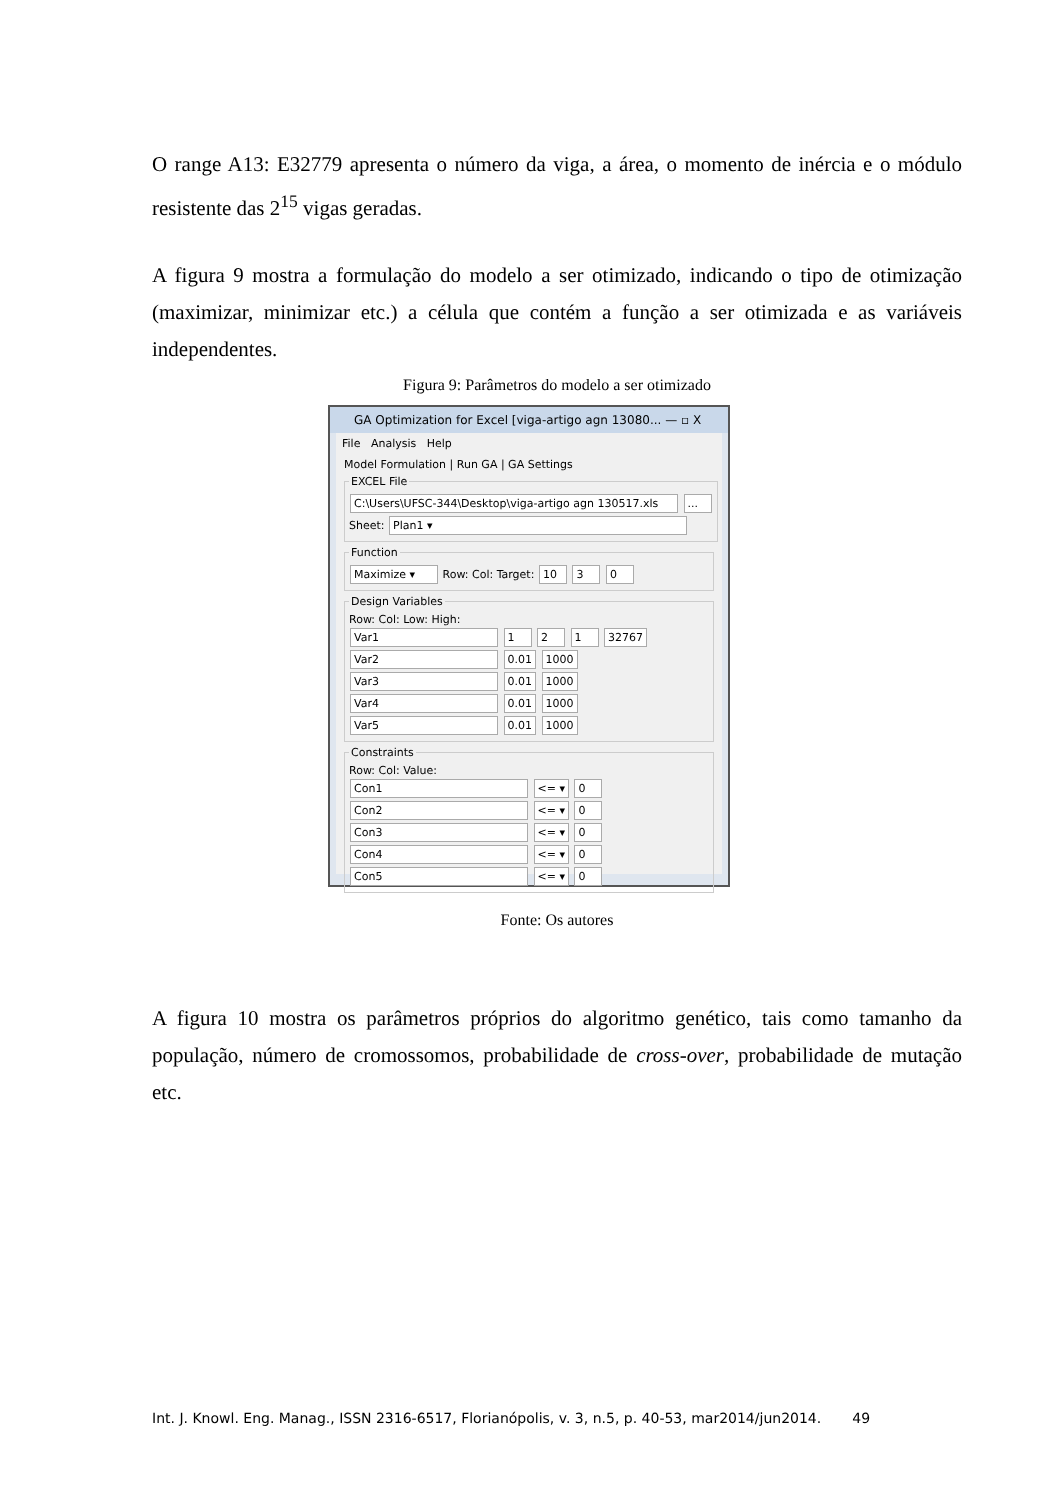O range A13: E32779 apresenta o número da viga, a área, o momento de inércia e o módulo resistente das 2<sup>15</sup> vigas geradas.
A figura 9 mostra a formulação do modelo a ser otimizado, indicando o tipo de otimização (maximizar, minimizar etc.) a célula que contém a função a ser otimizada e as variáveis independentes.
Figura 9: Parâmetros do modelo a ser otimizado
GA Optimization for Excel [viga-artigo agn 13080... — ▫ X
File Analysis Help
Model Formulation | Run GA | GA Settings
EXCEL File
C:\Users\UFSC-344\Desktop\viga-artigo agn 130517.xls ...
Sheet: Plan1 ▾
Function
Maximize ▾ Row: Col: Target: 10 3 0
Design Variables
Row: Col: Low: High:
Var1 1 2 1 32767
Var2 0.01 1000
Var3 0.01 1000
Var4 0.01 1000
Var5 0.01 1000
Constraints
Row: Col: Value:
Con1 <= ▾ 0
Con2 <= ▾ 0
Con3 <= ▾ 0
Con4 <= ▾ 0
Con5 <= ▾ 0
Fonte: Os autores
A figura 10 mostra os parâmetros próprios do algoritmo genético, tais como tamanho da população, número de cromossomos, probabilidade de cross-over, probabilidade de mutação etc.
Int. J. Knowl. Eng. Manag., ISSN 2316-6517, Florianópolis, v. 3, n.5, p. 40-53, mar2014/jun2014. 49